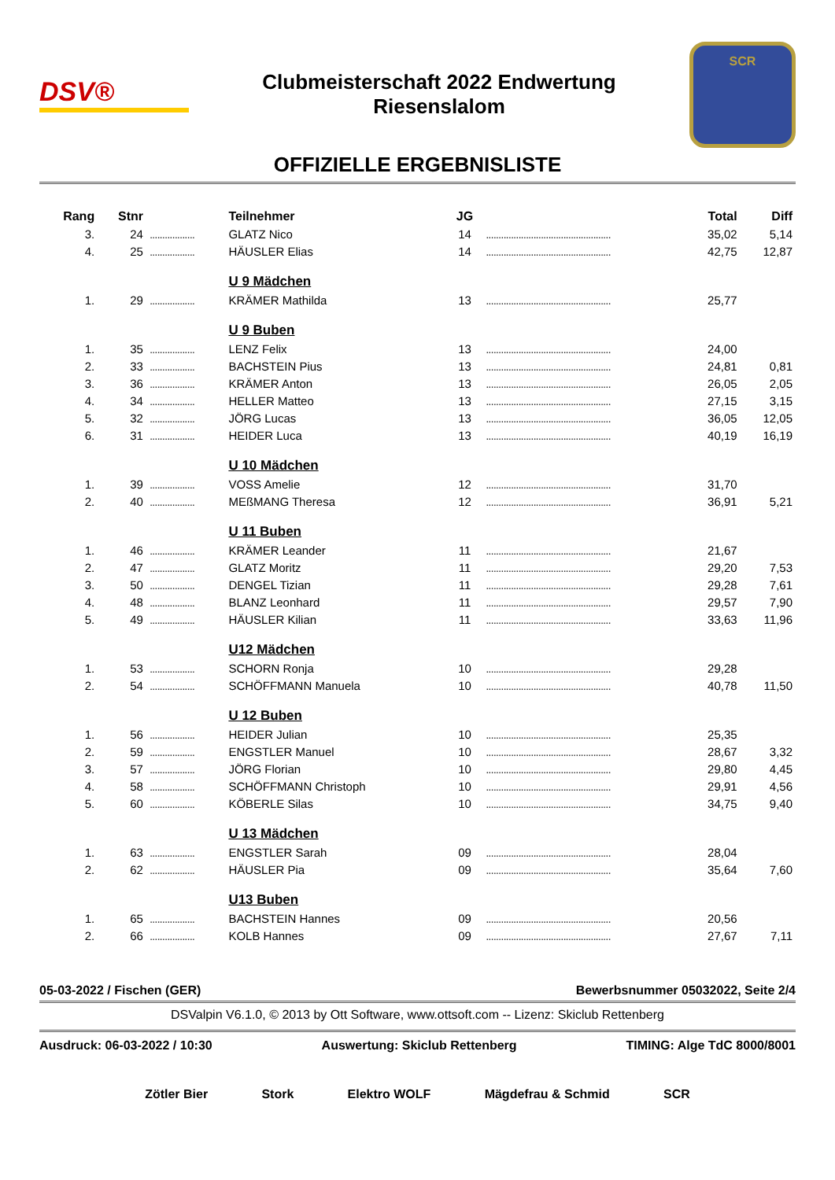DSV®
Clubmeisterschaft 2022 Endwertung
Riesenslalom
SCR
OFFIZIELLE ERGEBNISLISTE
| Rang | Stnr | | Teilnehmer | JG | | Total | Diff |
| --- | --- | --- | --- | --- | --- | --- | --- |
| 3. | 24 | .................. | GLATZ Nico | 14 | .................................................. | 35,02 | 5,14 |
| 4. | 25 | .................. | HÄUSLER Elias | 14 | .................................................. | 42,75 | 12,87 |
| | | | U 9 Mädchen | | | | |
| 1. | 29 | .................. | KRÄMER Mathilda | 13 | .................................................. | 25,77 | |
| | | | U 9 Buben | | | | |
| 1. | 35 | .................. | LENZ Felix | 13 | .................................................. | 24,00 | |
| 2. | 33 | .................. | BACHSTEIN Pius | 13 | .................................................. | 24,81 | 0,81 |
| 3. | 36 | .................. | KRÄMER Anton | 13 | .................................................. | 26,05 | 2,05 |
| 4. | 34 | .................. | HELLER Matteo | 13 | .................................................. | 27,15 | 3,15 |
| 5. | 32 | .................. | JÖRG Lucas | 13 | .................................................. | 36,05 | 12,05 |
| 6. | 31 | .................. | HEIDER Luca | 13 | .................................................. | 40,19 | 16,19 |
| | | | U 10 Mädchen | | | | |
| 1. | 39 | .................. | VOSS Amelie | 12 | .................................................. | 31,70 | |
| 2. | 40 | .................. | MEßMANG Theresa | 12 | .................................................. | 36,91 | 5,21 |
| | | | U 11 Buben | | | | |
| 1. | 46 | .................. | KRÄMER Leander | 11 | .................................................. | 21,67 | |
| 2. | 47 | .................. | GLATZ Moritz | 11 | .................................................. | 29,20 | 7,53 |
| 3. | 50 | .................. | DENGEL Tizian | 11 | .................................................. | 29,28 | 7,61 |
| 4. | 48 | .................. | BLANZ Leonhard | 11 | .................................................. | 29,57 | 7,90 |
| 5. | 49 | .................. | HÄUSLER Kilian | 11 | .................................................. | 33,63 | 11,96 |
| | | | U12 Mädchen | | | | |
| 1. | 53 | .................. | SCHORN Ronja | 10 | .................................................. | 29,28 | |
| 2. | 54 | .................. | SCHÖFFMANN Manuela | 10 | .................................................. | 40,78 | 11,50 |
| | | | U 12 Buben | | | | |
| 1. | 56 | .................. | HEIDER Julian | 10 | .................................................. | 25,35 | |
| 2. | 59 | .................. | ENGSTLER Manuel | 10 | .................................................. | 28,67 | 3,32 |
| 3. | 57 | .................. | JÖRG Florian | 10 | .................................................. | 29,80 | 4,45 |
| 4. | 58 | .................. | SCHÖFFMANN Christoph | 10 | .................................................. | 29,91 | 4,56 |
| 5. | 60 | .................. | KÖBERLE Silas | 10 | .................................................. | 34,75 | 9,40 |
| | | | U 13 Mädchen | | | | |
| 1. | 63 | .................. | ENGSTLER Sarah | 09 | .................................................. | 28,04 | |
| 2. | 62 | .................. | HÄUSLER Pia | 09 | .................................................. | 35,64 | 7,60 |
| | | | U13 Buben | | | | |
| 1. | 65 | .................. | BACHSTEIN Hannes | 09 | .................................................. | 20,56 | |
| 2. | 66 | .................. | KOLB Hannes | 09 | .................................................. | 27,67 | 7,11 |
05-03-2022 / Fischen (GER) Bewerbsnummer 05032022, Seite 2/4
DSValpin V6.1.0, © 2013 by Ott Software, www.ottsoft.com -- Lizenz: Skiclub Rettenberg
Ausdruck: 06-03-2022 / 10:30 Auswertung: Skiclub Rettenberg TIMING: Alge TdC 8000/8001
Zötler Bier Stork Elektro WOLF Mägdefrau & Schmid SCR